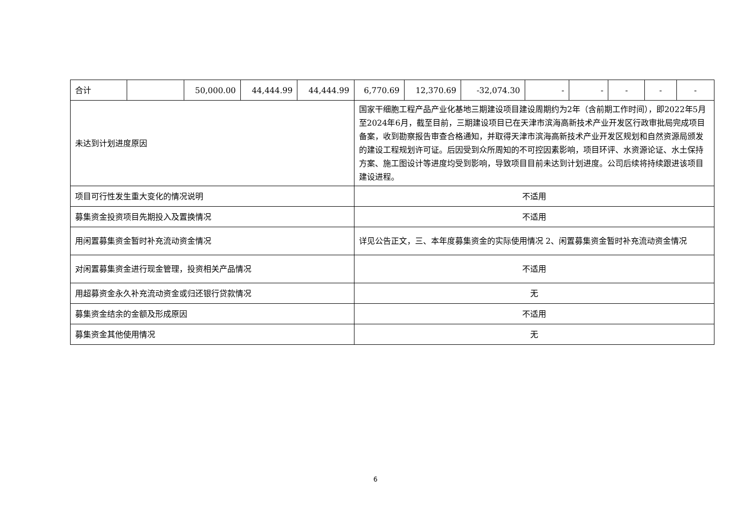| 合计 | | 50,000.00 | 44,444.99 | 44,444.99 | 6,770.69 | 12,370.69 | -32,074.30 | - | - | - | - | - |
| 未达到计划进度原因 | | | | | 国家干细胞工程产品产业化基地三期建设项目建设周期约为2年（含前期工作时间），即2022年5月至2024年6月，截至目前，三期建设项目已在天津市滨海高新技术产业开发区行政审批局完成项目备案，收到勘察报告审查合格通知，并取得天津市滨海高新技术产业开发区规划和自然资源局颁发的建设工程规划许可证。后因受到众所周知的不可控因素影响，项目环评、水资源论证、水土保持方案、施工图设计等进度均受到影响，导致项目目前未达到计划进度。公司后续将持续跟进该项目建设进程。 | | | | | | | |
| 项目可行性发生重大变化的情况说明 | | | | | 不适用 | | | | | | | |
| 募集资金投资项目先期投入及置换情况 | | | | | 不适用 | | | | | | | |
| 用闲置募集资金暂时补充流动资金情况 | | | | | 详见公告正文，三、本年度募集资金的实际使用情况 2、闲置募集资金暂时补充流动资金情况 | | | | | | | |
| 对闲置募集资金进行现金管理，投资相关产品情况 | | | | | 不适用 | | | | | | | |
| 用超募资金永久补充流动资金或归还银行贷款情况 | | | | | 无 | | | | | | | |
| 募集资金结余的金额及形成原因 | | | | | 不适用 | | | | | | | |
| 募集资金其他使用情况 | | | | | 无 | | | | | | | |
6